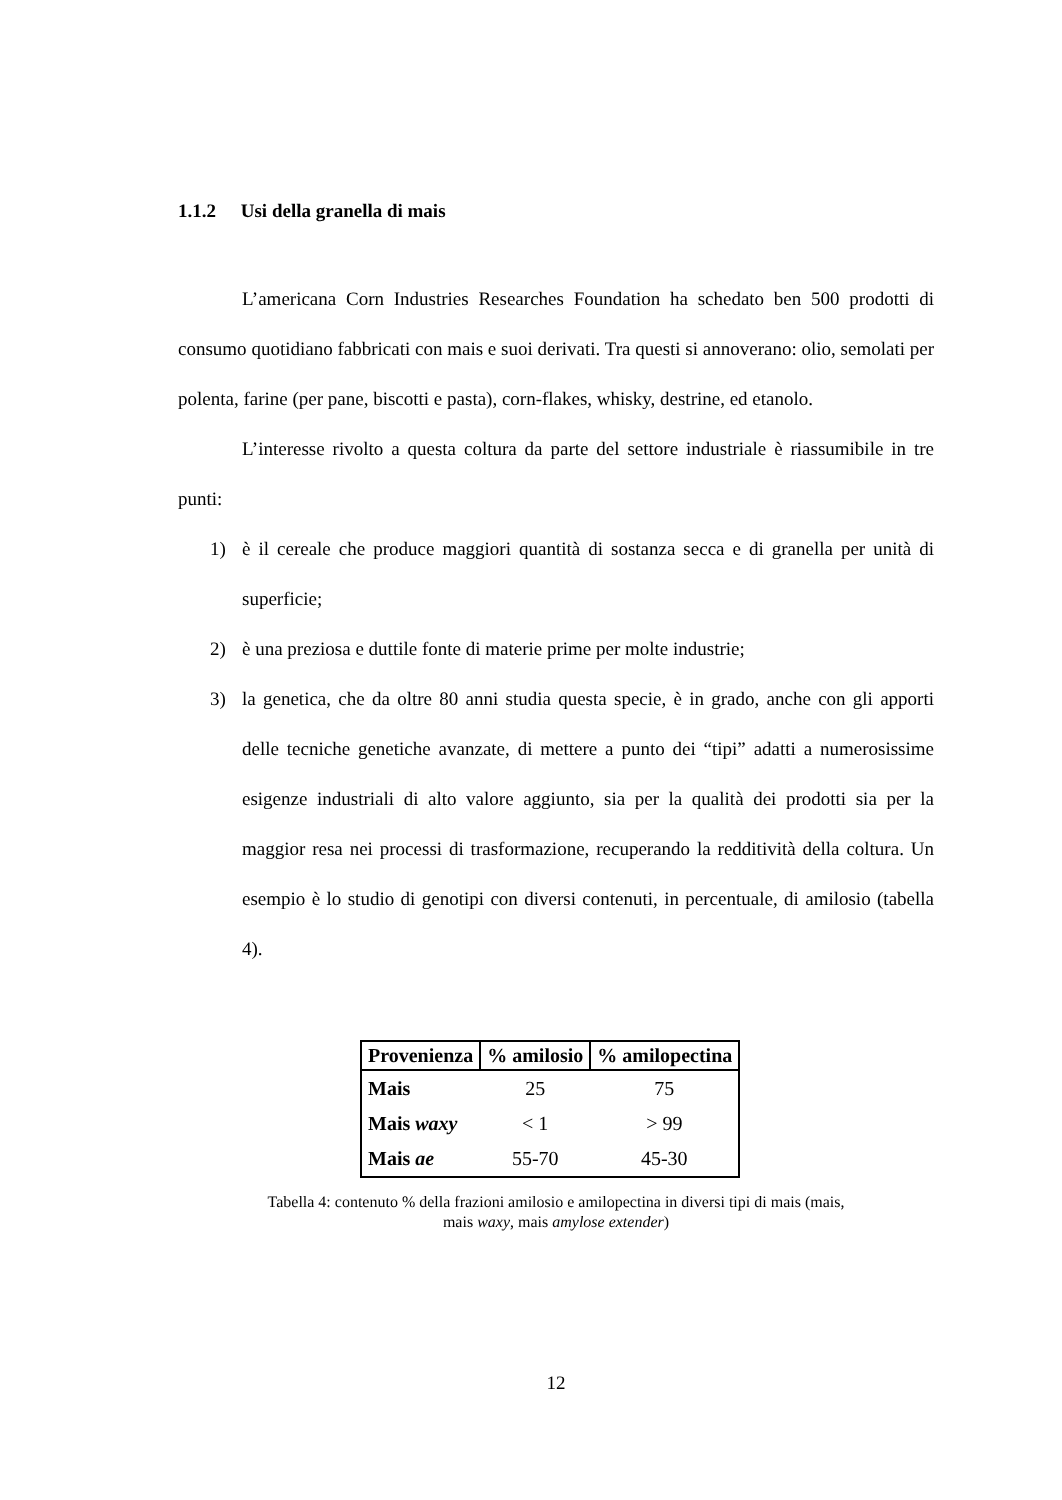1.1.2 Usi della granella di mais
L’americana Corn Industries Researches Foundation ha schedato ben 500 prodotti di consumo quotidiano fabbricati con mais e suoi derivati. Tra questi si annoverano: olio, semolati per polenta, farine (per pane, biscotti e pasta), corn-flakes, whisky, destrine, ed etanolo.
L’interesse rivolto a questa coltura da parte del settore industriale è riassumibile in tre punti:
1) è il cereale che produce maggiori quantità di sostanza secca e di granella per unità di superficie;
2) è una preziosa e duttile fonte di materie prime per molte industrie;
3) la genetica, che da oltre 80 anni studia questa specie, è in grado, anche con gli apporti delle tecniche genetiche avanzate, di mettere a punto dei “tipi” adatti a numerosissime esigenze industriali di alto valore aggiunto, sia per la qualità dei prodotti sia per la maggior resa nei processi di trasformazione, recuperando la redditività della coltura. Un esempio è lo studio di genotipi con diversi contenuti, in percentuale, di amilosio (tabella 4).
| Provenienza | % amilosio | % amilopectina |
| --- | --- | --- |
| Mais | 25 | 75 |
| Mais waxy | < 1 | > 99 |
| Mais ae | 55-70 | 45-30 |
Tabella 4: contenuto % della frazioni amilosio e amilopectina in diversi tipi di mais (mais,
mais waxy, mais amylose extender)
12